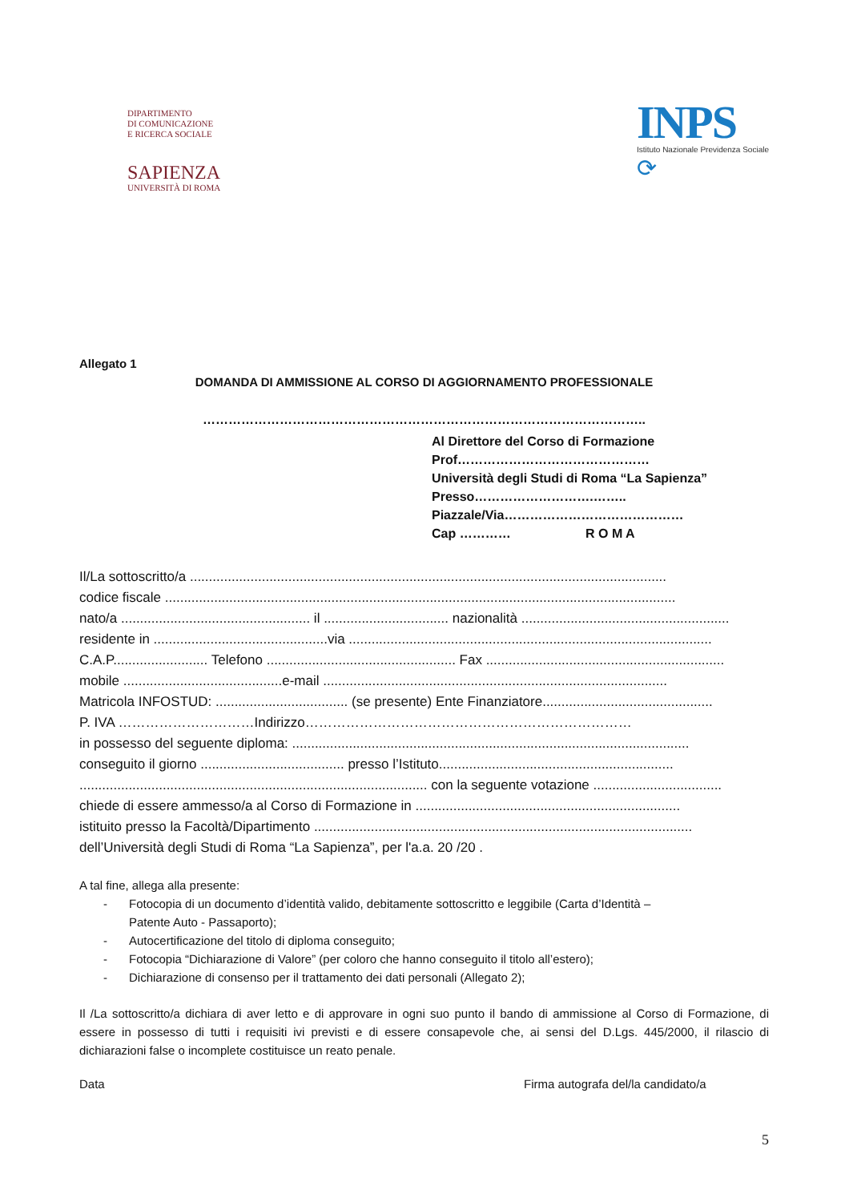DIPARTIMENTO
DI COMUNICAZIONE
E RICERCA SOCIALE
SAPIENZA
UNIVERSITÀ DI ROMA
INPS
Istituto Nazionale Previdenza Sociale
⟳
Allegato 1
DOMANDA DI AMMISSIONE AL CORSO DI AGGIORNAMENTO PROFESSIONALE
…………………………………………………………………………………………..
Al Direttore del Corso di Formazione
Prof………………………………………
Università degli Studi di Roma “La Sapienza”
Presso……………………….……..
Piazzale/Via……………………………………
Cap ………… R O M A
Il/La sottoscritto/a ..............................................................................................................................
codice fiscale .......................................................................................................................................
nato/a .................................................. il ................................. nazionalità .......................................................
residente in ..............................................via ................................................................................................
C.A.P......................... Telefono .................................................. Fax ...............................................................
mobile ..........................................e-mail ...........................................................................................
Matricola INFOSTUD: ................................... (se presente) Ente Finanziatore.............................................
P. IVA …………………………Indirizzo………………………………………………………………
in possesso del seguente diploma: .........................................................................................................
conseguito il giorno ...................................... presso l’Istituto..............................................................
............................................................................................ con la seguente votazione ..................................
chiede di essere ammesso/a al Corso di Formazione in ......................................................................
istituito presso la Facoltà/Dipartimento ....................................................................................................
dell’Università degli Studi di Roma “La Sapienza”, per l'a.a. 20 /20 .
A tal fine, allega alla presente:
- Fotocopia di un documento d’identità valido, debitamente sottoscritto e leggibile (Carta d’Identità –
Patente Auto - Passaporto);
- Autocertificazione del titolo di diploma conseguito;
- Fotocopia “Dichiarazione di Valore” (per coloro che hanno conseguito il titolo all’estero);
- Dichiarazione di consenso per il trattamento dei dati personali (Allegato 2);
Il /La sottoscritto/a dichiara di aver letto e di approvare in ogni suo punto il bando di ammissione al Corso di Formazione, di essere in possesso di tutti i requisiti ivi previsti e di essere consapevole che, ai sensi del D.Lgs. 445/2000, il rilascio di dichiarazioni false o incomplete costituisce un reato penale.
Data Firma autografa del/la candidato/a
5